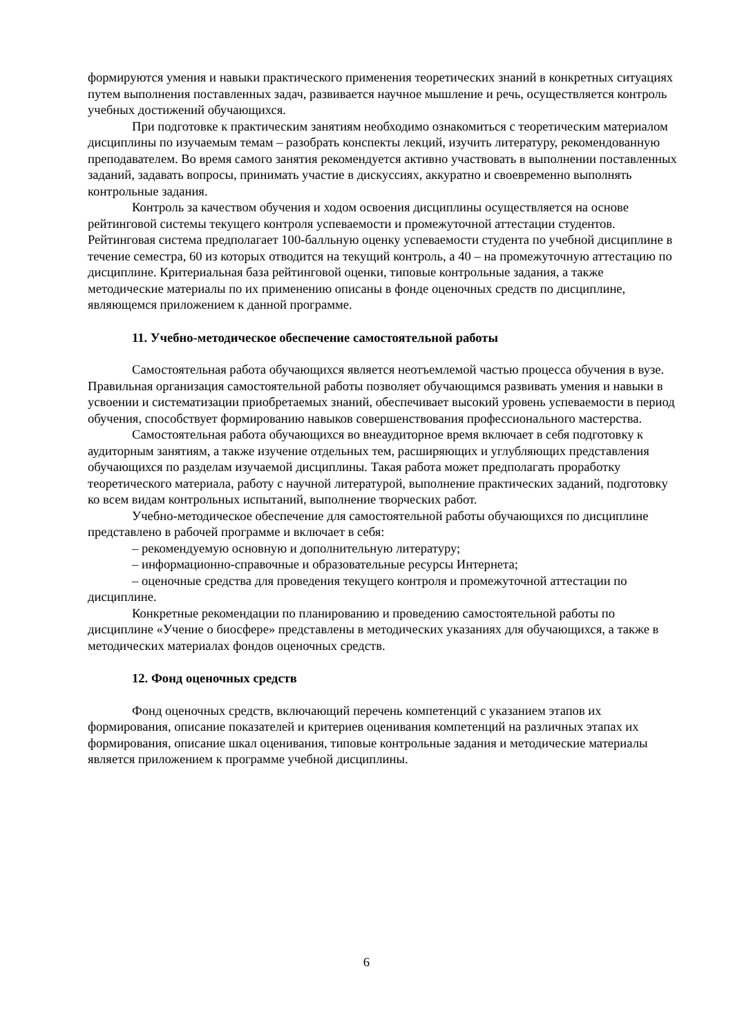формируются умения и навыки практического применения теоретических знаний в конкретных ситуациях путем выполнения поставленных задач, развивается научное мышление и речь, осуществляется контроль учебных достижений обучающихся.
При подготовке к практическим занятиям необходимо ознакомиться с теоретическим материалом дисциплины по изучаемым темам – разобрать конспекты лекций, изучить литературу, рекомендованную преподавателем. Во время самого занятия рекомендуется активно участвовать в выполнении поставленных заданий, задавать вопросы, принимать участие в дискуссиях, аккуратно и своевременно выполнять контрольные задания.
Контроль за качеством обучения и ходом освоения дисциплины осуществляется на основе рейтинговой системы текущего контроля успеваемости и промежуточной аттестации студентов. Рейтинговая система предполагает 100-балльную оценку успеваемости студента по учебной дисциплине в течение семестра, 60 из которых отводится на текущий контроль, а 40 – на промежуточную аттестацию по дисциплине. Критериальная база рейтинговой оценки, типовые контрольные задания, а также методические материалы по их применению описаны в фонде оценочных средств по дисциплине, являющемся приложением к данной программе.
11. Учебно-методическое обеспечение самостоятельной работы
Самостоятельная работа обучающихся является неотъемлемой частью процесса обучения в вузе. Правильная организация самостоятельной работы позволяет обучающимся развивать умения и навыки в усвоении и систематизации приобретаемых знаний, обеспечивает высокий уровень успеваемости в период обучения, способствует формированию навыков совершенствования профессионального мастерства.
Самостоятельная работа обучающихся во внеаудиторное время включает в себя подготовку к аудиторным занятиям, а также изучение отдельных тем, расширяющих и углубляющих представления обучающихся по разделам изучаемой дисциплины. Такая работа может предполагать проработку теоретического материала, работу с научной литературой, выполнение практических заданий, подготовку ко всем видам контрольных испытаний, выполнение творческих работ.
Учебно-методическое обеспечение для самостоятельной работы обучающихся по дисциплине представлено в рабочей программе и включает в себя:
– рекомендуемую основную и дополнительную литературу;
– информационно-справочные и образовательные ресурсы Интернета;
– оценочные средства для проведения текущего контроля и промежуточной аттестации по дисциплине.
Конкретные рекомендации по планированию и проведению самостоятельной работы по дисциплине «Учение о биосфере» представлены в методических указаниях для обучающихся, а также в методических материалах фондов оценочных средств.
12. Фонд оценочных средств
Фонд оценочных средств, включающий перечень компетенций с указанием этапов их формирования, описание показателей и критериев оценивания компетенций на различных этапах их формирования, описание шкал оценивания, типовые контрольные задания и методические материалы является приложением к программе учебной дисциплины.
6